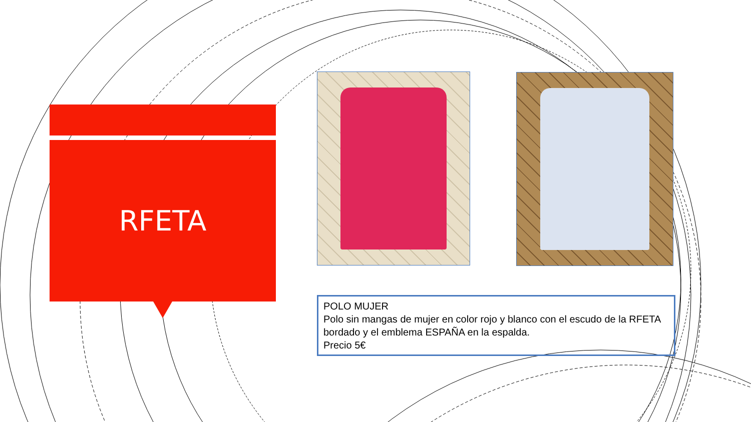RFETA
POLO MUJER
Polo sin mangas de mujer en color rojo y blanco con el escudo de la RFETA bordado y el emblema ESPAÑA en la espalda.
Precio 5€